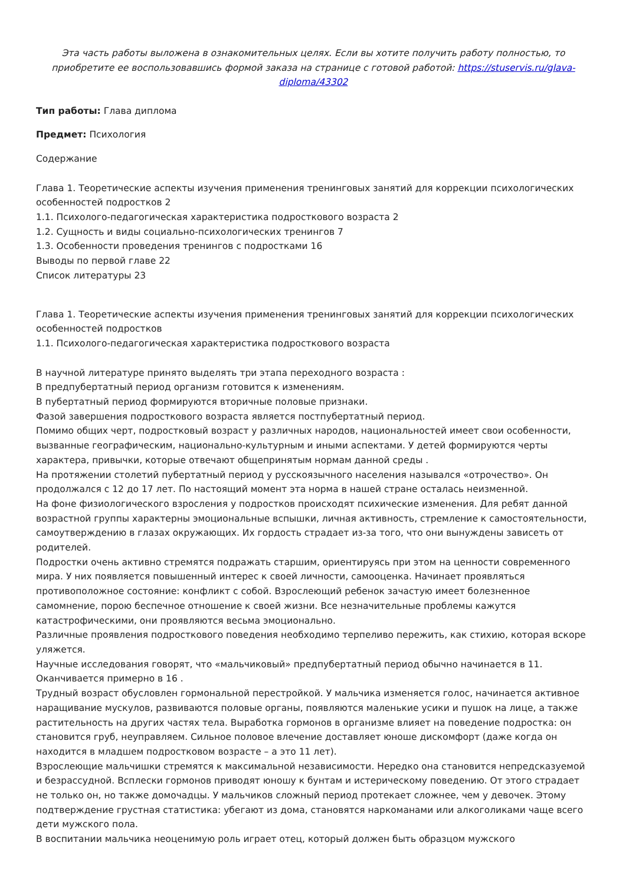Эта часть работы выложена в ознакомительных целях. Если вы хотите получить работу полностью, то приобретите ее воспользовавшись формой заказа на странице с готовой работой: https://stuservis.ru/glava-diploma/43302
Тип работы: Глава диплома
Предмет: Психология
Содержание
Глава 1. Теоретические аспекты изучения применения тренинговых занятий для коррекции психологических особенностей подростков 2
1.1. Психолого-педагогическая характеристика подросткового возраста 2
1.2. Сущность и виды социально-психологических тренингов 7
1.3. Особенности проведения тренингов с подростками 16
Выводы по первой главе 22
Список литературы 23
Глава 1. Теоретические аспекты изучения применения тренинговых занятий для коррекции психологических особенностей подростков
1.1. Психолого-педагогическая характеристика подросткового возраста
В научной литературе принято выделять три этапа переходного возраста :
В предпубертатный период организм готовится к изменениям.
В пубертатный период формируются вторичные половые признаки.
Фазой завершения подросткового возраста является постпубертатный период.
Помимо общих черт, подростковый возраст у различных народов, национальностей имеет свои особенности, вызванные географическим, национально-культурным и иными аспектами. У детей формируются черты характера, привычки, которые отвечают общепринятым нормам данной среды .
На протяжении столетий пубертатный период у русскоязычного населения назывался «отрочество». Он продолжался с 12 до 17 лет. По настоящий момент эта норма в нашей стране осталась неизменной.
На фоне физиологического взросления у подростков происходят психические изменения. Для ребят данной возрастной группы характерны эмоциональные вспышки, личная активность, стремление к самостоятельности, самоутверждению в глазах окружающих. Их гордость страдает из-за того, что они вынуждены зависеть от родителей.
Подростки очень активно стремятся подражать старшим, ориентируясь при этом на ценности современного мира. У них появляется повышенный интерес к своей личности, самооценка. Начинает проявляться противоположное состояние: конфликт с собой. Взрослеющий ребенок зачастую имеет болезненное самомнение, порою беспечное отношение к своей жизни. Все незначительные проблемы кажутся катастрофическими, они проявляются весьма эмоционально.
Различные проявления подросткового поведения необходимо терпеливо пережить, как стихию, которая вскоре уляжется.
Научные исследования говорят, что «мальчиковый» предпубертатный период обычно начинается в 11. Оканчивается примерно в 16 .
Трудный возраст обусловлен гормональной перестройкой. У мальчика изменяется голос, начинается активное наращивание мускулов, развиваются половые органы, появляются маленькие усики и пушок на лице, а также растительность на других частях тела. Выработка гормонов в организме влияет на поведение подростка: он становится груб, неуправляем. Сильное половое влечение доставляет юноше дискомфорт (даже когда он находится в младшем подростковом возрасте – а это 11 лет).
Взрослеющие мальчишки стремятся к максимальной независимости. Нередко она становится непредсказуемой и безрассудной. Всплески гормонов приводят юношу к бунтам и истерическому поведению. От этого страдает не только он, но также домочадцы. У мальчиков сложный период протекает сложнее, чем у девочек. Этому подтверждение грустная статистика: убегают из дома, становятся наркоманами или алкоголиками чаще всего дети мужского пола.
В воспитании мальчика неоценимую роль играет отец, который должен быть образцом мужского